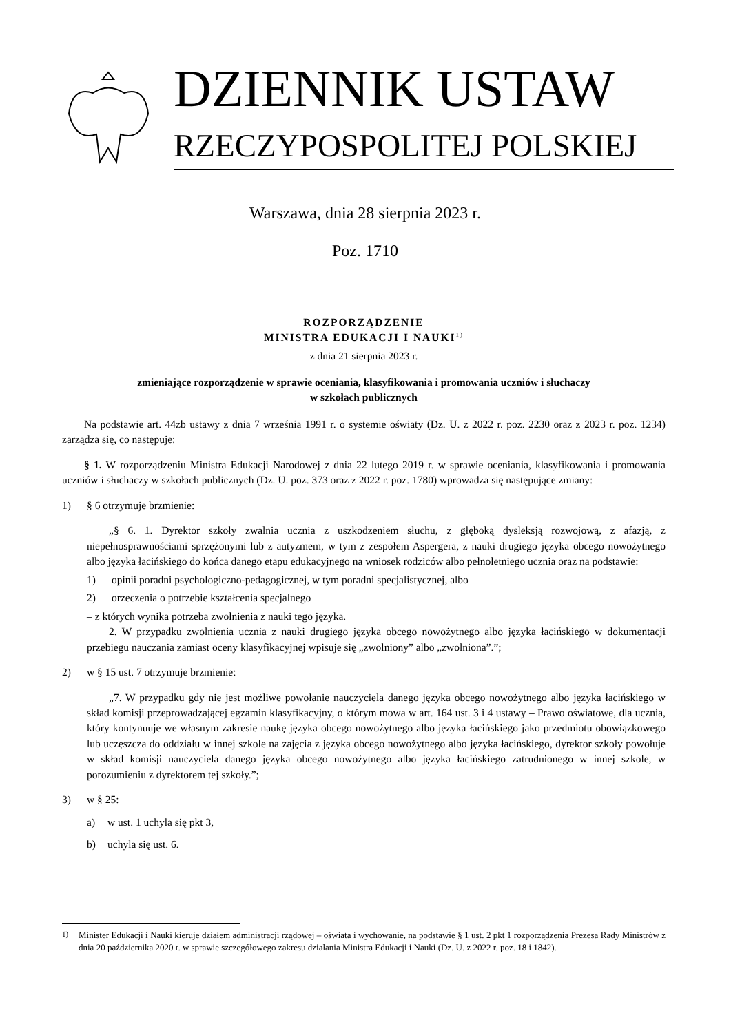DZIENNIK USTAW
RZECZYPOSPOLITEJ POLSKIEJ
Warszawa, dnia 28 sierpnia 2023 r.
Poz. 1710
ROZPORZĄDZENIE
MINISTRA EDUKACJI I NAUKI<sup>1)</sup>
z dnia 21 sierpnia 2023 r.
zmieniające rozporządzenie w sprawie oceniania, klasyfikowania i promowania uczniów i słuchaczy
w szkołach publicznych
Na podstawie art. 44zb ustawy z dnia 7 września 1991 r. o systemie oświaty (Dz. U. z 2022 r. poz. 2230 oraz z 2023 r. poz. 1234) zarządza się, co następuje:
§ 1. W rozporządzeniu Ministra Edukacji Narodowej z dnia 22 lutego 2019 r. w sprawie oceniania, klasyfikowania i promowania uczniów i słuchaczy w szkołach publicznych (Dz. U. poz. 373 oraz z 2022 r. poz. 1780) wprowadza się następujące zmiany:
1) § 6 otrzymuje brzmienie:
„§ 6. 1. Dyrektor szkoły zwalnia ucznia z uszkodzeniem słuchu, z głęboką dysleksją rozwojową, z afazją, z niepełnosprawnościami sprzężonymi lub z autyzmem, w tym z zespołem Aspergera, z nauki drugiego języka obcego nowożytnego albo języka łacińskiego do końca danego etapu edukacyjnego na wniosek rodziców albo pełnoletniego ucznia oraz na podstawie:
1) opinii poradni psychologiczno-pedagogicznej, w tym poradni specjalistycznej, albo
2) orzeczenia o potrzebie kształcenia specjalnego
– z których wynika potrzeba zwolnienia z nauki tego języka.
2. W przypadku zwolnienia ucznia z nauki drugiego języka obcego nowożytnego albo języka łacińskiego w dokumentacji przebiegu nauczania zamiast oceny klasyfikacyjnej wpisuje się „zwolniony” albo „zwolniona”.”;
2) w § 15 ust. 7 otrzymuje brzmienie:
„7. W przypadku gdy nie jest możliwe powołanie nauczyciela danego języka obcego nowożytnego albo języka łacińskiego w skład komisji przeprowadzającej egzamin klasyfikacyjny, o którym mowa w art. 164 ust. 3 i 4 ustawy – Prawo oświatowe, dla ucznia, który kontynuuje we własnym zakresie naukę języka obcego nowożytnego albo języka łacińskiego jako przedmiotu obowiązkowego lub uczęszcza do oddziału w innej szkole na zajęcia z języka obcego nowożytnego albo języka łacińskiego, dyrektor szkoły powołuje w skład komisji nauczyciela danego języka obcego nowożytnego albo języka łacińskiego zatrudnionego w innej szkole, w porozumieniu z dyrektorem tej szkoły.”;
3) w § 25:
a) w ust. 1 uchyla się pkt 3,
b) uchyla się ust. 6.
<sup>1)</sup> Minister Edukacji i Nauki kieruje działem administracji rządowej – oświata i wychowanie, na podstawie § 1 ust. 2 pkt 1 rozporządzenia Prezesa Rady Ministrów z dnia 20 października 2020 r. w sprawie szczegółowego zakresu działania Ministra Edukacji i Nauki (Dz. U. z 2022 r. poz. 18 i 1842).